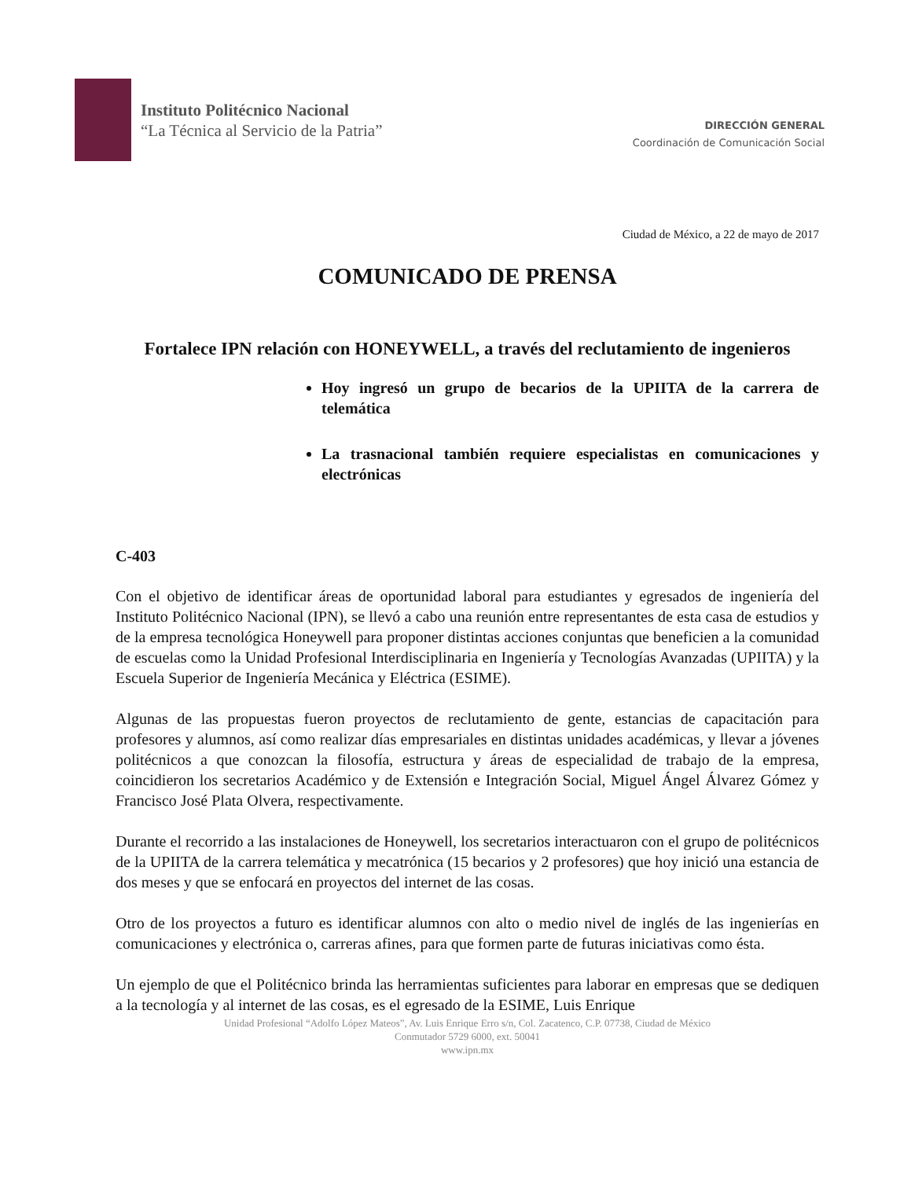Instituto Politécnico Nacional
“La Técnica al Servicio de la Patria”
DIRECCIÓN GENERAL
Coordinación de Comunicación Social
Ciudad de México, a 22 de mayo de 2017
COMUNICADO DE PRENSA
Fortalece IPN relación con HONEYWELL, a través del reclutamiento de ingenieros
Hoy ingresó un grupo de becarios de la UPIITA de la carrera de telemática
La trasnacional también requiere especialistas en comunicaciones y electrónicas
C-403
Con el objetivo de identificar áreas de oportunidad laboral para estudiantes y egresados de ingeniería del Instituto Politécnico Nacional (IPN), se llevó a cabo una reunión entre representantes de esta casa de estudios y de la empresa tecnológica Honeywell para proponer distintas acciones conjuntas que beneficien a la comunidad de escuelas como la Unidad Profesional Interdisciplinaria en Ingeniería y Tecnologías Avanzadas (UPIITA) y la Escuela Superior de Ingeniería Mecánica y Eléctrica (ESIME).
Algunas de las propuestas fueron proyectos de reclutamiento de gente, estancias de capacitación para profesores y alumnos, así como realizar días empresariales en distintas unidades académicas, y llevar a jóvenes politécnicos a que conozcan la filosofía, estructura y áreas de especialidad de trabajo de la empresa, coincidieron los secretarios Académico y de Extensión e Integración Social, Miguel Ángel Álvarez Gómez y Francisco José Plata Olvera, respectivamente.
Durante el recorrido a las instalaciones de Honeywell, los secretarios interactuaron con el grupo de politécnicos de la UPIITA de la carrera telemática y mecatrónica (15 becarios y 2 profesores) que hoy inició una estancia de dos meses y que se enfocará en proyectos del internet de las cosas.
Otro de los proyectos a futuro es identificar alumnos con alto o medio nivel de inglés de las ingenierías en comunicaciones y electrónica o, carreras afines, para que formen parte de futuras iniciativas como ésta.
Un ejemplo de que el Politécnico brinda las herramientas suficientes para laborar en empresas que se dediquen a la tecnología y al internet de las cosas, es el egresado de la ESIME, Luis Enrique
Unidad Profesional “Adolfo López Mateos”, Av. Luis Enrique Erro s/n, Col. Zacatenco, C.P. 07738, Ciudad de México
Conmutador 5729 6000, ext. 50041
www.ipn.mx